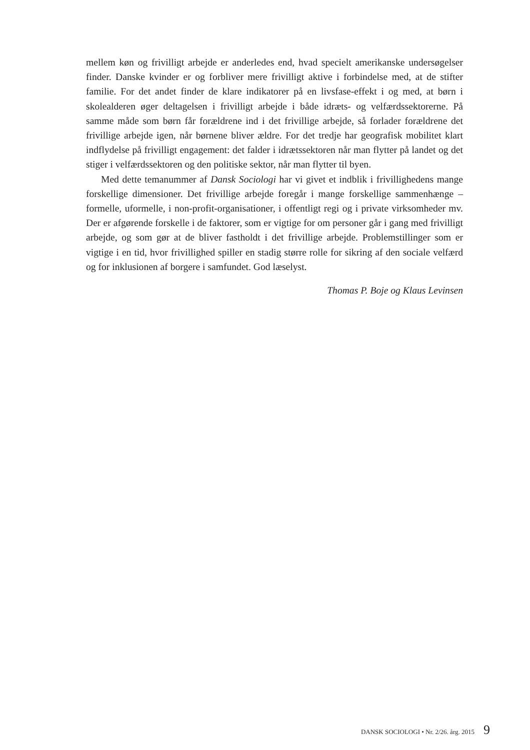mellem køn og frivilligt arbejde er anderledes end, hvad specielt amerikanske undersøgelser finder. Danske kvinder er og forbliver mere frivilligt aktive i forbindelse med, at de stifter familie. For det andet finder de klare indikatorer på en livsfase-effekt i og med, at børn i skolealderen øger deltagelsen i frivilligt arbejde i både idræts- og velfærdssektorerne. På samme måde som børn får forældrene ind i det frivillige arbejde, så forlader forældrene det frivillige arbejde igen, når børnene bliver ældre. For det tredje har geografisk mobilitet klart indflydelse på frivilligt engagement: det falder i idrætssektoren når man flytter på landet og det stiger i velfærdssektoren og den politiske sektor, når man flytter til byen.
Med dette temanummer af Dansk Sociologi har vi givet et indblik i frivillighedens mange forskellige dimensioner. Det frivillige arbejde foregår i mange forskellige sammenhænge – formelle, uformelle, i non-profit-organisationer, i offentligt regi og i private virksomheder mv. Der er afgørende forskelle i de faktorer, som er vigtige for om personer går i gang med frivilligt arbejde, og som gør at de bliver fastholdt i det frivillige arbejde. Problemstillinger som er vigtige i en tid, hvor frivillighed spiller en stadig større rolle for sikring af den sociale velfærd og for inklusionen af borgere i samfundet. God læselyst.
Thomas P. Boje og Klaus Levinsen
DANSK SOCIOLOGI • Nr. 2/26. årg. 2015 9